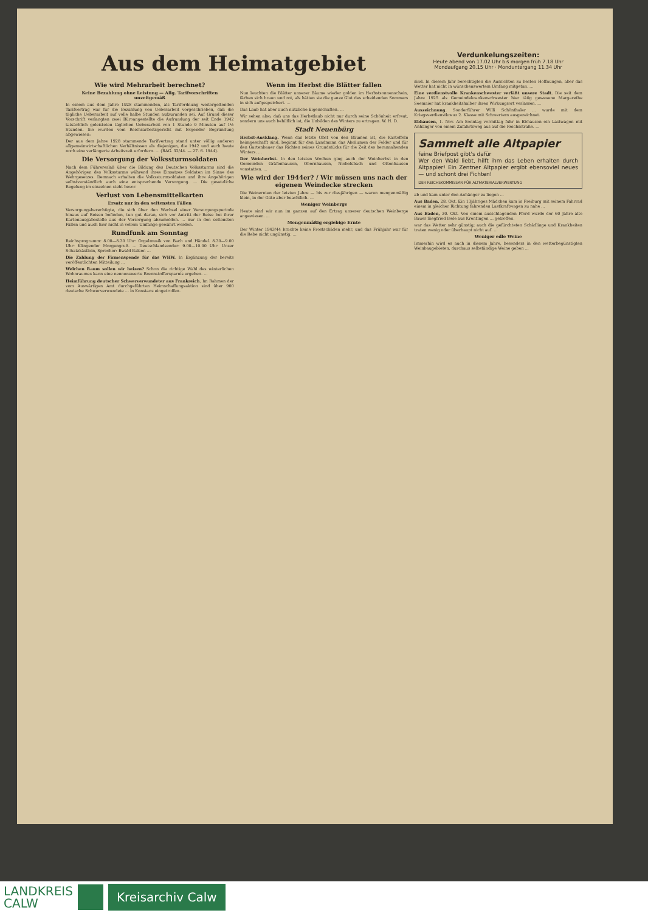Aus dem Heimatgebiet
Verdunkelungszeiten:
Heute abend von 17.02 Uhr bis morgen früh 7.18 Uhr
Mondaufgang 20.15 Uhr · Monduntergang 11.34 Uhr
Wie wird Mehrarbeit berechnet?
Keine Bezahlung ohne Leistung — Allg. Tarifvorschriften unzeitgemäß
In einem aus dem Jahre 1928 stammenden, als Tarifordnung weitergeltenden Tarifvertrag war für die Bezahlung von Ueberarbeit vorgeschrieben, daß die tägliche Ueberarbeit auf volle halbe Stunden aufzurunden sei. Auf Grund dieser Vorschrift verlangten zwei Büroangestellte die Aufrundung der seit Ende 1942 tatsächlich geleisteten täglichen Ueberarbeit von 1 Stunde 9 Minuten auf 1½ Stunden. Sie wurden vom Reichsarbeitsgericht mit folgender Begründung abgewiesen:
Der aus dem Jahre 1928 stammende Tarifvertrag stand unter völlig anderen allgemeinwirtschaftlichen Verhältnissen als diejenigen, die 1942 und auch heute noch eine verlängerte Arbeitszeit erfordern. ... (RAG. 32/44. — 27. 6. 1944).
Die Versorgung der Volkssturmsoldaten
Nach dem Führererlaß über die Bildung des Deutschen Volkssturms sind die Angehörigen des Volkssturms während ihres Einsatzes Soldaten im Sinne des Wehrgesetzes. Demnach erhalten die Volkssturmsoldaten und ihre Angehörigen selbstverständlich auch eine entsprechende Versorgung. ... Die gesetzliche Regelung im einzelnen steht bevor.
Verlust von Lebensmittelkarten
Ersatz nur in den seltensten Fällen
Versorgungsberechtigte, die sich über den Wechsel einer Versorgungsperiode hinaus auf Reisen befinden, tun gut daran, sich vor Antritt der Reise bei ihrer Kartenausgabestelle aus der Versorgung abzumelden. ... nur in den seltensten Fällen und auch hier nicht in vollem Umfange gewährt werden.
Rundfunk am Sonntag
Reichsprogramm: 8.00—8.30 Uhr: Orgelmusik von Bach und Händel. 8.30—9.00 Uhr: Klingender Morgengruß. ... Deutschlandsender: 9.00—10.00 Uhr: Unser Schatzkästlein, Sprecher: Ewald Balser. ...
Die Zahlung der Firmenspende für das WHW. In Ergänzung der bereits veröffentlichten Mitteilung ...
Welchen Raum sollen wir heizen? Schon die richtige Wahl des winterlichen Wohnraumes kann eine nennenswerte Brennstoffersparnis ergeben. ...
Heimführung deutscher Schwerverwundeter aus Frankreich. Im Rahmen der vom Auswärtigen Amt durchgeführten Heimschaffungsaktion sind über 900 deutsche Schwerverwundete ... in Konstanz eingetroffen.
Wenn im Herbst die Blätter fallen
Nun leuchten die Blätter unserer Bäume wieder golden im Herbstsonnenschein, färben sich braun und rot, als hätten sie die ganze Glut des scheidenden Sommers in sich aufgespeichert. ...
Das Laub hat aber auch nützliche Eigenschaften. ...
Wir sehen also, daß uns das Herbstlaub nicht nur durch seine Schönheit erfreut, sondern uns auch behilflich ist, die Unbilden des Winters zu ertragen. W. H. D.
Stadt Neuenbürg
Herbst-Ausklang. Wenn das letzte Obst von den Bäumen ist, die Kartoffeln heimgeschafft sind, beginnt für den Landmann das Abräumen der Felder und für den Gartenbauer das Richten seines Grundstücks für die Zeit des herannahenden Winters. ...
Der Weinherbst. In den letzten Wochen ging auch der Weinherbst in den Gemeinden Gräfenhausen, Obernhausen, Niebelsbach und Ottenhausen vonstatten. ...
Wie wird der 1944er? / Wir müssen uns nach der eigenen Weindecke strecken
Die Weinernten der letzten Jahre — bis zur diesjährigen — waren mengenmäßig klein, in der Güte aber beachtlich. ...
Weniger Weinberge
Heute sind wir nun im ganzen auf den Ertrag unserer deutschen Weinberge angewiesen. ...
Mengenmäßig ergiebige Ernte
Der Winter 1943/44 brachte keine Frostschäden mehr, und das Frühjahr war für die Rebe nicht ungünstig. ...
sind. In diesem Jahr berechtigten die Aussichten zu besten Hoffnungen, aber das Wetter hat nicht in wünschenswertem Umfang mitgetan. ...
Eine verdienstvolle Krankenschwester verläßt unsere Stadt. Die seit dem Jahre 1925 als Gemeindekrankenschwester hier tätig gewesene Margarethe Seemaier hat krankheitshalber ihren Wirkungsort verlassen. ...
Auszeichnung. Sonderführer Willi Schönthaler ... wurde mit dem Kriegsverdienstkreuz 2. Klasse mit Schwertern ausgezeichnet.
Ebhausen, 1. Nov. Am Sonntag vormittag fuhr in Ebhausen ein Lastwagen mit Anhänger von einem Zufahrtsweg aus auf die Reichsstraße. ...
Sammelt alle Altpapier
feine Briefpost gibt's dafür
Wer den Wald liebt, hilft ihm das Leben erhalten durch Altpapier! Ein Zentner Altpapier ergibt ebensoviel neues — und schont drei Fichten!
DER REICHSKOMMISSAR FÜR ALTMATERIALVERWERTUNG
ab und kam unter den Anhänger zu liegen ...
Aus Baden, 28. Okt. Ein 13jähriges Mädchen kam in Freiburg mit seinem Fahrrad einem in gleicher Richtung fahrenden Lastkraftwagen zu nahe ...
Aus Baden, 30. Okt. Von einem ausschlagenden Pferd wurde der 60 Jahre alte Bauer Siegfried Isele aus Krentingen ... getroffen.
war das Wetter sehr günstig; auch die gefürchteten Schädlinge und Krankheiten traten wenig oder überhaupt nicht auf. ...
Weniger edle Weine
Immerhin wird es auch in diesem Jahre, besonders in den wetterbegünstigten Weinbaugebieten, durchaus selbständige Weine geben ...
LANDKREIS
CALW
Kreisarchiv Calw